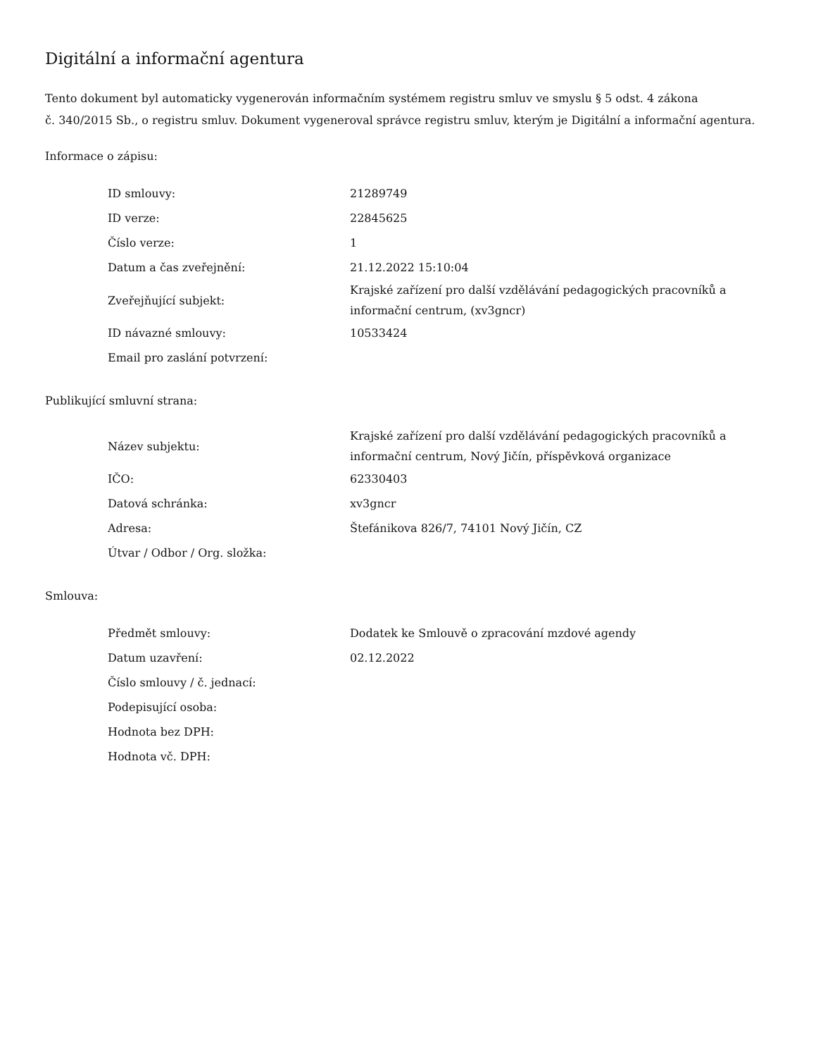Digitální a informační agentura
Tento dokument byl automaticky vygenerován informačním systémem registru smluv ve smyslu § 5 odst. 4 zákona
č. 340/2015 Sb., o registru smluv. Dokument vygeneroval správce registru smluv, kterým je Digitální a informační agentura.
Informace o zápisu:
| ID smlouvy: | 21289749 |
| ID verze: | 22845625 |
| Číslo verze: | 1 |
| Datum a čas zveřejnění: | 21.12.2022 15:10:04 |
| Zveřejňující subjekt: | Krajské zařízení pro další vzdělávání pedagogických pracovníků a informační centrum, (xv3gncr) |
| ID návazné smlouvy: | 10533424 |
| Email pro zaslání potvrzení: | |
Publikující smluvní strana:
| Název subjektu: | Krajské zařízení pro další vzdělávání pedagogických pracovníků a informační centrum, Nový Jičín, příspěvková organizace |
| IČO: | 62330403 |
| Datová schránka: | xv3gncr |
| Adresa: | Štefánikova 826/7, 74101 Nový Jičín, CZ |
| Útvar / Odbor / Org. složka: | |
Smlouva:
| Předmět smlouvy: | Dodatek ke Smlouvě o zpracování mzdové agendy |
| Datum uzavření: | 02.12.2022 |
| Číslo smlouvy / č. jednací: | |
| Podepisující osoba: | |
| Hodnota bez DPH: | |
| Hodnota vč. DPH: | |